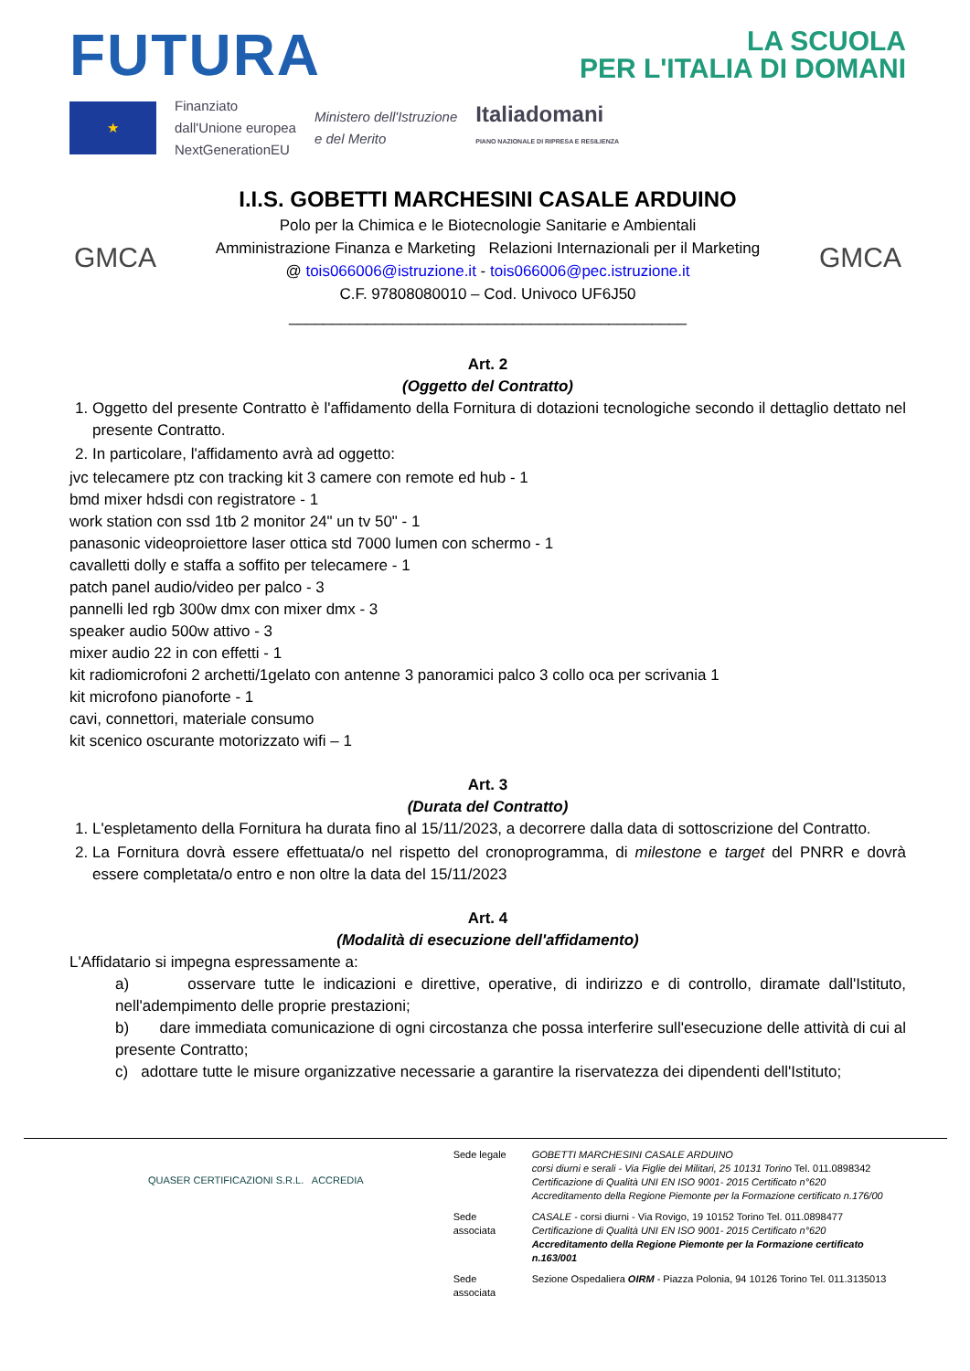FUTURA
LA SCUOLA
PER L'ITALIA DI DOMANI
★
Finanziato
dall'Unione europea
NextGenerationEU
Ministero dell'Istruzione
e del Merito
Italiadomani
PIANO NAZIONALE DI RIPRESA E RESILIENZA
GMCA
I.I.S. GOBETTI MARCHESINI CASALE ARDUINO
Polo per la Chimica e le Biotecnologie Sanitarie e Ambientali
Amministrazione Finanza e Marketing Relazioni Internazionali per il Marketing
@ tois066006@istruzione.it - tois066006@pec.istruzione.it
C.F. 97808080010 – Cod. Univoco UF6J50
______________________________________________
GMCA
Art. 2
(Oggetto del Contratto)
1. Oggetto del presente Contratto è l'affidamento della Fornitura di dotazioni tecnologiche secondo il dettaglio dettato nel presente Contratto.
2. In particolare, l'affidamento avrà ad oggetto:
jvc telecamere ptz con tracking kit 3 camere con remote ed hub - 1
bmd mixer hdsdi con registratore - 1
work station con ssd 1tb 2 monitor 24" un tv 50" - 1
panasonic videoproiettore laser ottica std 7000 lumen con schermo - 1
cavalletti dolly e staffa a soffito per telecamere - 1
patch panel audio/video per palco - 3
pannelli led rgb 300w dmx con mixer dmx - 3
speaker audio 500w attivo - 3
mixer audio 22 in con effetti - 1
kit radiomicrofoni 2 archetti/1gelato con antenne 3 panoramici palco 3 collo oca per scrivania 1
kit microfono pianoforte - 1
cavi, connettori, materiale consumo
kit scenico oscurante motorizzato wifi – 1
Art. 3
(Durata del Contratto)
1. L'espletamento della Fornitura ha durata fino al 15/11/2023, a decorrere dalla data di sottoscrizione del Contratto.
2. La Fornitura dovrà essere effettuata/o nel rispetto del cronoprogramma, di milestone e target del PNRR e dovrà essere completata/o entro e non oltre la data del 15/11/2023
Art. 4
(Modalità di esecuzione dell'affidamento)
L'Affidatario si impegna espressamente a:
a) osservare tutte le indicazioni e direttive, operative, di indirizzo e di controllo, diramate dall'Istituto, nell'adempimento delle proprie prestazioni;
b) dare immediata comunicazione di ogni circostanza che possa interferire sull'esecuzione delle attività di cui al presente Contratto;
c) adottare tutte le misure organizzative necessarie a garantire la riservatezza dei dipendenti dell'Istituto;
QUASER CERTIFICAZIONI S.R.L. ACCREDIA
| Sede legale | GOBETTI MARCHESINI CASALE ARDUINO corsi diurni e serali - Via Figlie dei Militari, 25 10131 Torino Tel. 011.0898342 Certificazione di Qualità UNI EN ISO 9001- 2015 Certificato n°620 Accreditamento della Regione Piemonte per la Formazione certificato n.176/00 |
| Sede associata | CASALE - corsi diurni - Via Rovigo, 19 10152 Torino Tel. 011.0898477 Certificazione di Qualità UNI EN ISO 9001- 2015 Certificato n°620 Accreditamento della Regione Piemonte per la Formazione certificato n.163/001 |
| Sede associata | Sezione Ospedaliera OIRM - Piazza Polonia, 94 10126 Torino Tel. 011.3135013 |